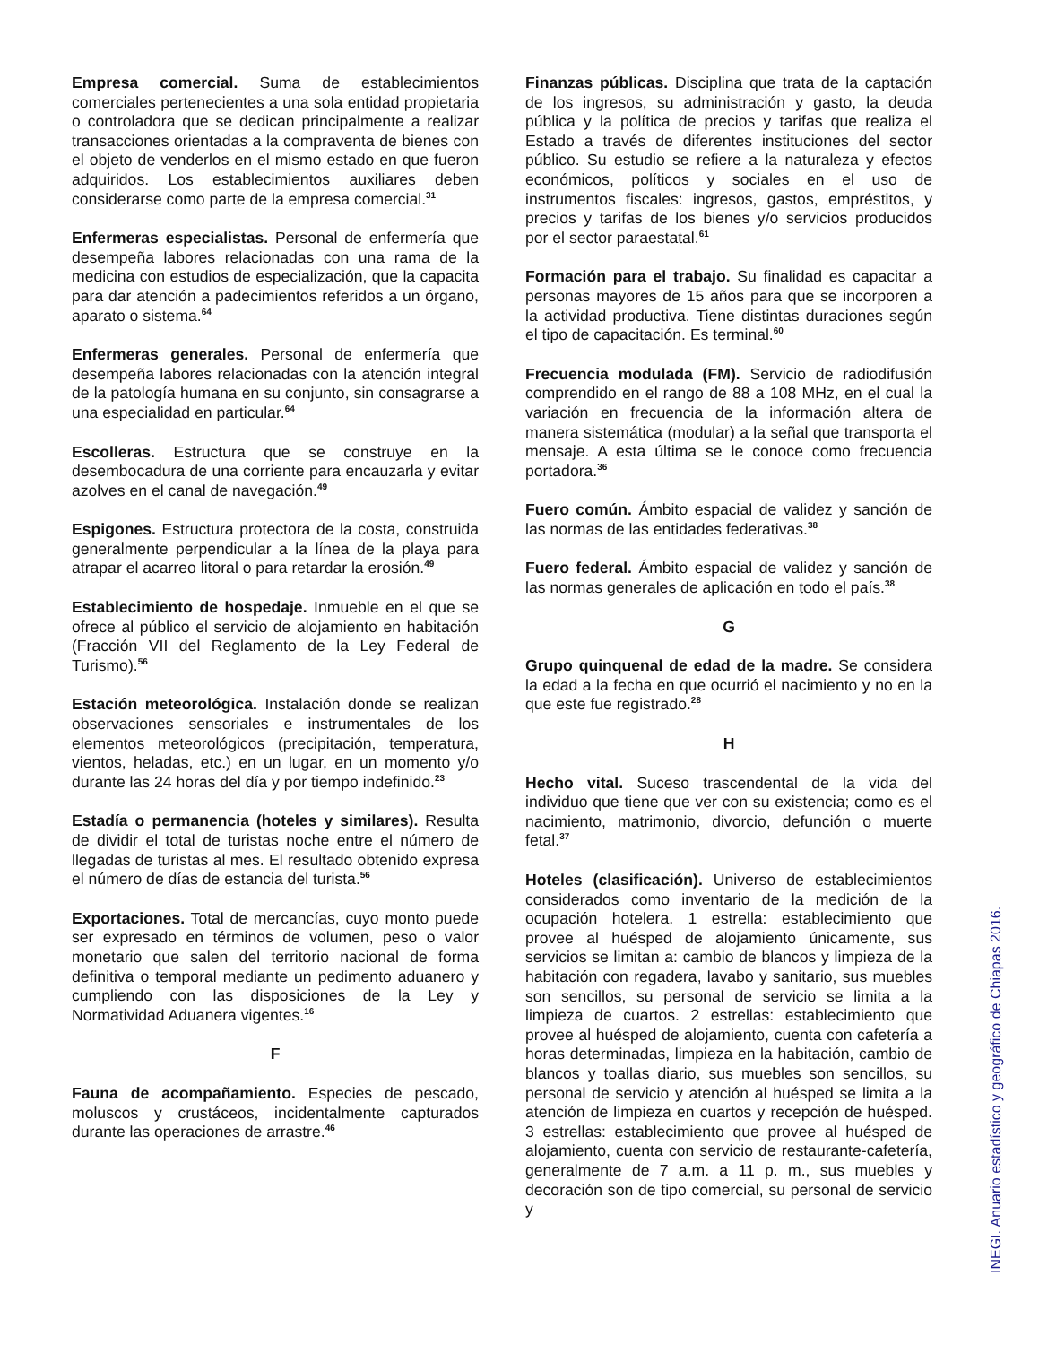Empresa comercial. Suma de establecimientos comerciales pertenecientes a una sola entidad propietaria o controladora que se dedican principalmente a realizar transacciones orientadas a la compraventa de bienes con el objeto de venderlos en el mismo estado en que fueron adquiridos. Los establecimientos auxiliares deben considerarse como parte de la empresa comercial.<sup>31</sup>
Enfermeras especialistas. Personal de enfermería que desempeña labores relacionadas con una rama de la medicina con estudios de especialización, que la capacita para dar atención a padecimientos referidos a un órgano, aparato o sistema.<sup>64</sup>
Enfermeras generales. Personal de enfermería que desempeña labores relacionadas con la atención integral de la patología humana en su conjunto, sin consagrarse a una especialidad en particular.<sup>64</sup>
Escolleras. Estructura que se construye en la desembocadura de una corriente para encauzarla y evitar azolves en el canal de navegación.<sup>49</sup>
Espigones. Estructura protectora de la costa, construida generalmente perpendicular a la línea de la playa para atrapar el acarreo litoral o para retardar la erosión.<sup>49</sup>
Establecimiento de hospedaje. Inmueble en el que se ofrece al público el servicio de alojamiento en habitación (Fracción VII del Reglamento de la Ley Federal de Turismo).<sup>56</sup>
Estación meteorológica. Instalación donde se realizan observaciones sensoriales e instrumentales de los elementos meteorológicos (precipitación, temperatura, vientos, heladas, etc.) en un lugar, en un momento y/o durante las 24 horas del día y por tiempo indefinido.<sup>23</sup>
Estadía o permanencia (hoteles y similares). Resulta de dividir el total de turistas noche entre el número de llegadas de turistas al mes. El resultado obtenido expresa el número de días de estancia del turista.<sup>56</sup>
Exportaciones. Total de mercancías, cuyo monto puede ser expresado en términos de volumen, peso o valor monetario que salen del territorio nacional de forma definitiva o temporal mediante un pedimento aduanero y cumpliendo con las disposiciones de la Ley y Normatividad Aduanera vigentes.<sup>16</sup>
F
Fauna de acompañamiento. Especies de pescado, moluscos y crustáceos, incidentalmente capturados durante las operaciones de arrastre.<sup>46</sup>
Finanzas públicas. Disciplina que trata de la captación de los ingresos, su administración y gasto, la deuda pública y la política de precios y tarifas que realiza el Estado a través de diferentes instituciones del sector público. Su estudio se refiere a la naturaleza y efectos económicos, políticos y sociales en el uso de instrumentos fiscales: ingresos, gastos, empréstitos, y precios y tarifas de los bienes y/o servicios producidos por el sector paraestatal.<sup>61</sup>
Formación para el trabajo. Su finalidad es capacitar a personas mayores de 15 años para que se incorporen a la actividad productiva. Tiene distintas duraciones según el tipo de capacitación. Es terminal.<sup>60</sup>
Frecuencia modulada (FM). Servicio de radiodifusión comprendido en el rango de 88 a 108 MHz, en el cual la variación en frecuencia de la información altera de manera sistemática (modular) a la señal que transporta el mensaje. A esta última se le conoce como frecuencia portadora.<sup>36</sup>
Fuero común. Ámbito espacial de validez y sanción de las normas de las entidades federativas.<sup>38</sup>
Fuero federal. Ámbito espacial de validez y sanción de las normas generales de aplicación en todo el país.<sup>38</sup>
G
Grupo quinquenal de edad de la madre. Se considera la edad a la fecha en que ocurrió el nacimiento y no en la que este fue registrado.<sup>28</sup>
H
Hecho vital. Suceso trascendental de la vida del individuo que tiene que ver con su existencia; como es el nacimiento, matrimonio, divorcio, defunción o muerte fetal.<sup>37</sup>
Hoteles (clasificación). Universo de establecimientos considerados como inventario de la medición de la ocupación hotelera. 1 estrella: establecimiento que provee al huésped de alojamiento únicamente, sus servicios se limitan a: cambio de blancos y limpieza de la habitación con regadera, lavabo y sanitario, sus muebles son sencillos, su personal de servicio se limita a la limpieza de cuartos. 2 estrellas: establecimiento que provee al huésped de alojamiento, cuenta con cafetería a horas determinadas, limpieza en la habitación, cambio de blancos y toallas diario, sus muebles son sencillos, su personal de servicio y atención al huésped se limita a la atención de limpieza en cuartos y recepción de huésped. 3 estrellas: establecimiento que provee al huésped de alojamiento, cuenta con servicio de restaurante-cafetería, generalmente de 7 a.m. a 11 p. m., sus muebles y decoración son de tipo comercial, su personal de servicio y
INEGI. Anuario estadístico y geográfico de Chiapas 2016.